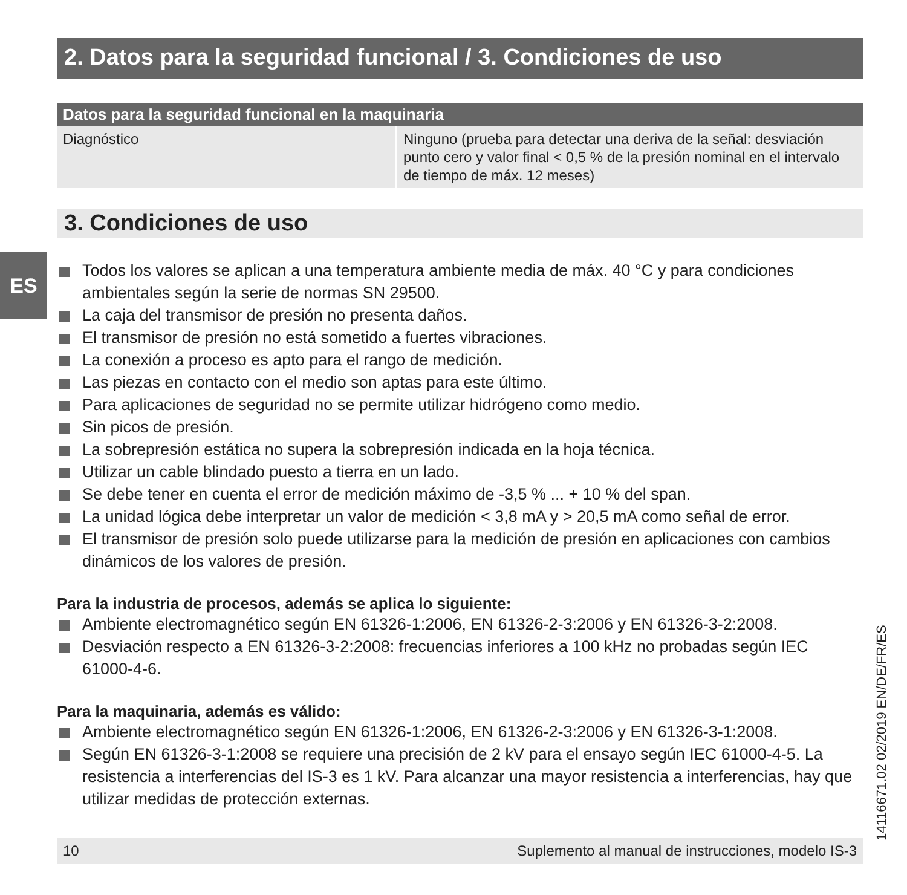ES
2. Datos para la seguridad funcional / 3. Condiciones de uso
| Datos para la seguridad funcional en la maquinaria | |
| --- | --- |
| Diagnóstico | Ninguno (prueba para detectar una deriva de la señal: desviación punto cero y valor final < 0,5 % de la presión nominal en el intervalo de tiempo de máx. 12 meses) |
3. Condiciones de uso
Todos los valores se aplican a una temperatura ambiente media de máx. 40 °C y para condiciones ambientales según la serie de normas SN 29500.
La caja del transmisor de presión no presenta daños.
El transmisor de presión no está sometido a fuertes vibraciones.
La conexión a proceso es apto para el rango de medición.
Las piezas en contacto con el medio son aptas para este último.
Para aplicaciones de seguridad no se permite utilizar hidrógeno como medio.
Sin picos de presión.
La sobrepresión estática no supera la sobrepresión indicada en la hoja técnica.
Utilizar un cable blindado puesto a tierra en un lado.
Se debe tener en cuenta el error de medición máximo de -3,5 % ... + 10 % del span.
La unidad lógica debe interpretar un valor de medición < 3,8 mA y > 20,5 mA como señal de error.
El transmisor de presión solo puede utilizarse para la medición de presión en aplicaciones con cambios dinámicos de los valores de presión.
Para la industria de procesos, además se aplica lo siguiente:
Ambiente electromagnético según EN 61326-1:2006, EN 61326-2-3:2006 y EN 61326-3-2:2008.
Desviación respecto a EN 61326-3-2:2008: frecuencias inferiores a 100 kHz no probadas según IEC 61000-4-6.
Para la maquinaria, además es válido:
Ambiente electromagnético según EN 61326-1:2006, EN 61326-2-3:2006 y EN 61326-3-1:2008.
Según EN 61326-3-1:2008 se requiere una precisión de 2 kV para el ensayo según IEC 61000-4-5. La resistencia a interferencias del IS-3 es 1 kV. Para alcanzar una mayor resistencia a interferencias, hay que utilizar medidas de protección externas.
10 Suplemento al manual de instrucciones, modelo IS-3 14116671.02 02/2019 EN/DE/FR/ES